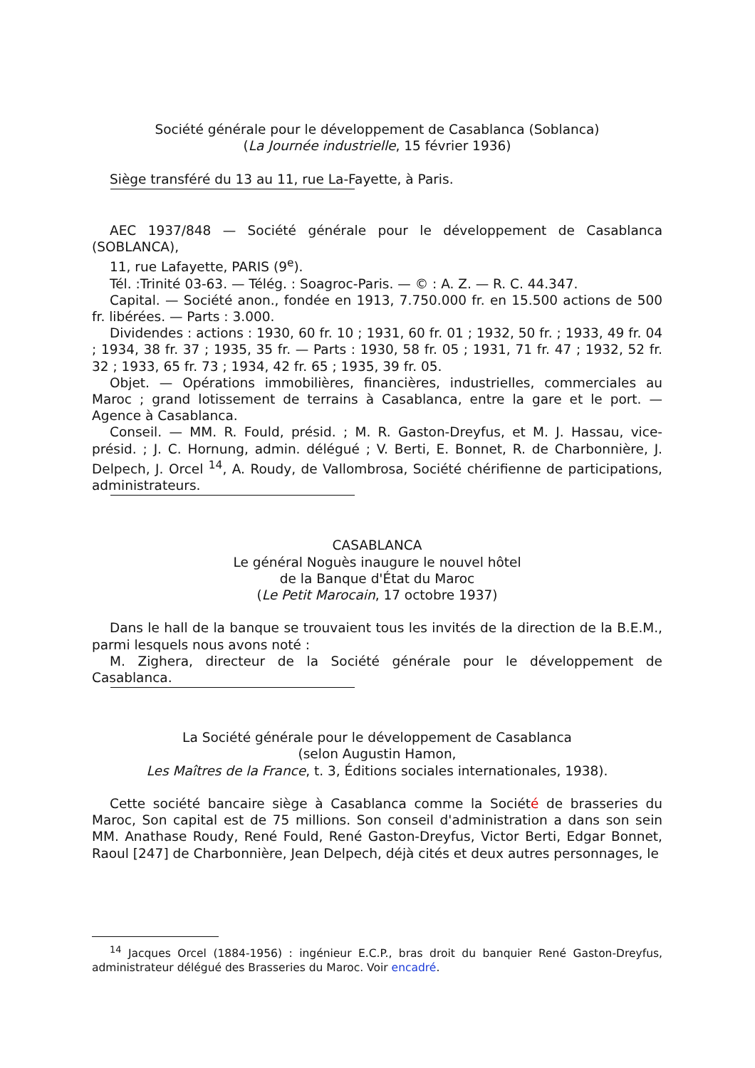Société générale pour le développement de Casablanca (Soblanca)
(La Journée industrielle, 15 février 1936)
Siège transféré du 13 au 11, rue La-Fayette, à Paris.
AEC 1937/848 — Société générale pour le développement de Casablanca (SOBLANCA),
11, rue Lafayette, PARIS (9<sup>e</sup>).
Tél. :Trinité 03-63. — Télég. : Soagroc-Paris. — © : A. Z. — R. C. 44.347.
Capital. — Société anon., fondée en 1913, 7.750.000 fr. en 15.500 actions de 500 fr. libérées. — Parts : 3.000.
Dividendes : actions : 1930, 60 fr. 10 ; 1931, 60 fr. 01 ; 1932, 50 fr. ; 1933, 49 fr. 04 ; 1934, 38 fr. 37 ; 1935, 35 fr. — Parts : 1930, 58 fr. 05 ; 1931, 71 fr. 47 ; 1932, 52 fr. 32 ; 1933, 65 fr. 73 ; 1934, 42 fr. 65 ; 1935, 39 fr. 05.
Objet. — Opérations immobilières, financières, industrielles, commerciales au Maroc ; grand lotissement de terrains à Casablanca, entre la gare et le port. — Agence à Casablanca.
Conseil. — MM. R. Fould, présid. ; M. R. Gaston-Dreyfus, et M. J. Hassau, vice-présid. ; J. C. Hornung, admin. délégué ; V. Berti, E. Bonnet, R. de Charbonnière, J. Delpech, J. Orcel <sup>14</sup>, A. Roudy, de Vallombrosa, Société chérifienne de participations, administrateurs.
CASABLANCA
Le général Noguès inaugure le nouvel hôtel
de la Banque d'État du Maroc
(Le Petit Marocain, 17 octobre 1937)
Dans le hall de la banque se trouvaient tous les invités de la direction de la B.E.M., parmi lesquels nous avons noté :
M. Zighera, directeur de la Société générale pour le développement de Casablanca.
La Société générale pour le développement de Casablanca
(selon Augustin Hamon,
Les Maîtres de la France, t. 3, Éditions sociales internationales, 1938).
Cette société bancaire siège à Casablanca comme la Société de brasseries du Maroc, Son capital est de 75 millions. Son conseil d'administration a dans son sein MM. Anathase Roudy, René Fould, René Gaston-Dreyfus, Victor Berti, Edgar Bonnet, Raoul [247] de Charbonnière, Jean Delpech, déjà cités et deux autres personnages, le
<sup>14</sup> Jacques Orcel (1884-1956) : ingénieur E.C.P., bras droit du banquier René Gaston-Dreyfus, administrateur délégué des Brasseries du Maroc. Voir encadré.